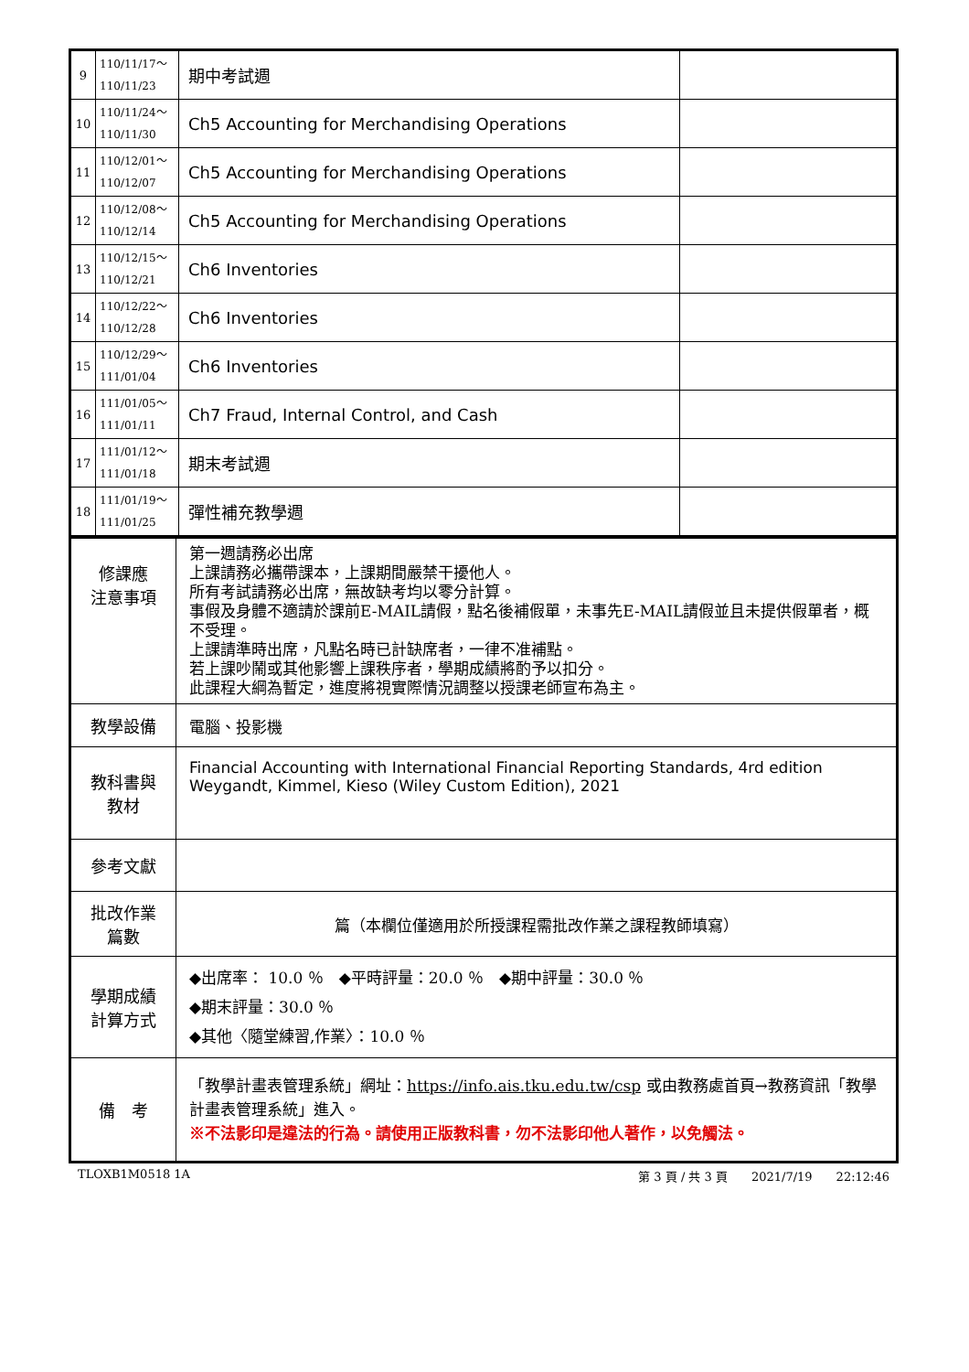| 9 | 110/11/17～ 110/11/23 | 期中考試週 | |
| 10 | 110/11/24～ 110/11/30 | Ch5 Accounting for Merchandising Operations | |
| 11 | 110/12/01～ 110/12/07 | Ch5 Accounting for Merchandising Operations | |
| 12 | 110/12/08～ 110/12/14 | Ch5 Accounting for Merchandising Operations | |
| 13 | 110/12/15～ 110/12/21 | Ch6 Inventories | |
| 14 | 110/12/22～ 110/12/28 | Ch6 Inventories | |
| 15 | 110/12/29～ 111/01/04 | Ch6 Inventories | |
| 16 | 111/01/05～ 111/01/11 | Ch7 Fraud, Internal Control, and Cash | |
| 17 | 111/01/12～ 111/01/18 | 期末考試週 | |
| 18 | 111/01/19～ 111/01/25 | 彈性補充教學週 | |
| 修課應 注意事項 | 第一週請務必出席 上課請務必攜帶課本，上課期間嚴禁干擾他人。 所有考試請務必出席，無故缺考均以零分計算。 事假及身體不適請於課前E-MAIL請假，點名後補假單，未事先E-MAIL請假並且未提供假單者，概不受理。 上課請準時出席，凡點名時已計缺席者，一律不准補點。 若上課吵鬧或其他影響上課秩序者，學期成績將酌予以扣分。 此課程大綱為暫定，進度將視實際情況調整以授課老師宣布為主。 |
| 教學設備 | 電腦、投影機 |
| 教科書與 教材 | Financial Accounting with International Financial Reporting Standards, 4rd edition Weygandt, Kimmel, Kieso (Wiley Custom Edition), 2021 |
| 參考文獻 | |
| 批改作業 篇數 | 篇（本欄位僅適用於所授課程需批改作業之課程教師填寫） |
| 學期成績 計算方式 | ◆出席率： 10.0 ％ ◆平時評量：20.0 ％ ◆期中評量：30.0 ％ ◆期末評量：30.0 ％ ◆其他〈隨堂練習,作業〉：10.0 ％ |
| 備 考 | 「教學計畫表管理系統」網址： https://info.ais.tku.edu.tw/csp 或由教務處首頁→教務資訊「教學計畫表管理系統」進入。 ※不法影印是違法的行為。請使用正版教科書，勿不法影印他人著作，以免觸法。 |
TLOXB1M0518 1A 第 3 頁 / 共 3 頁　　2021/7/19　　22:12:46